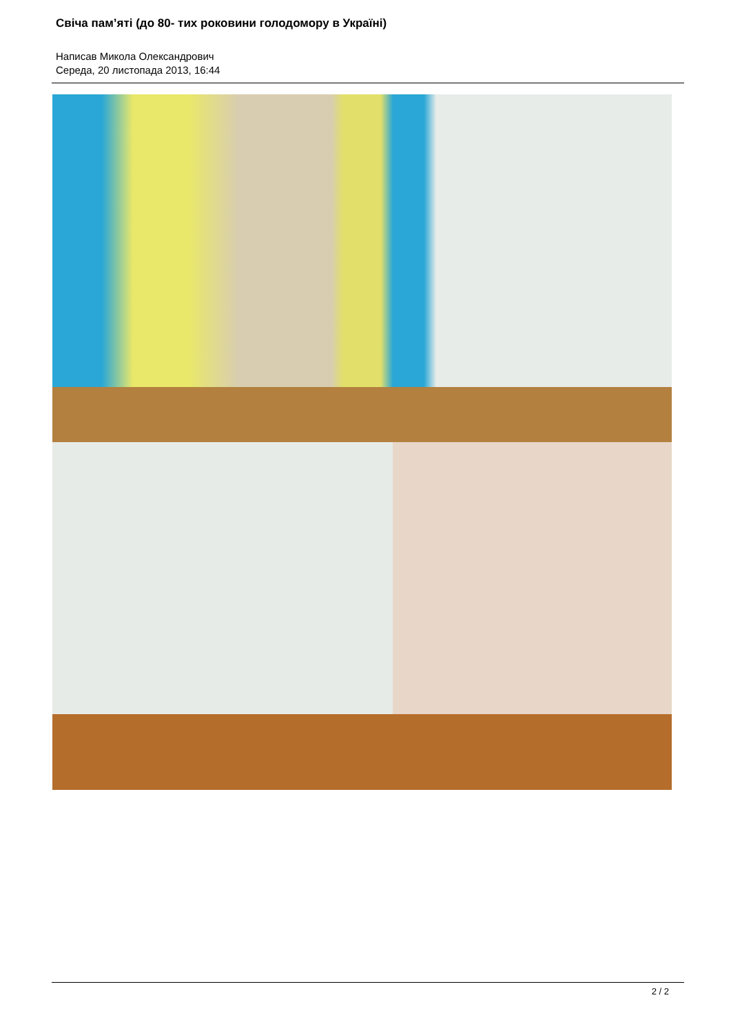Свіча пам’яті (до 80- тих роковини голодомору в Україні)
Написав Микола Олександрович
Середа, 20 листопада 2013, 16:44
2 / 2